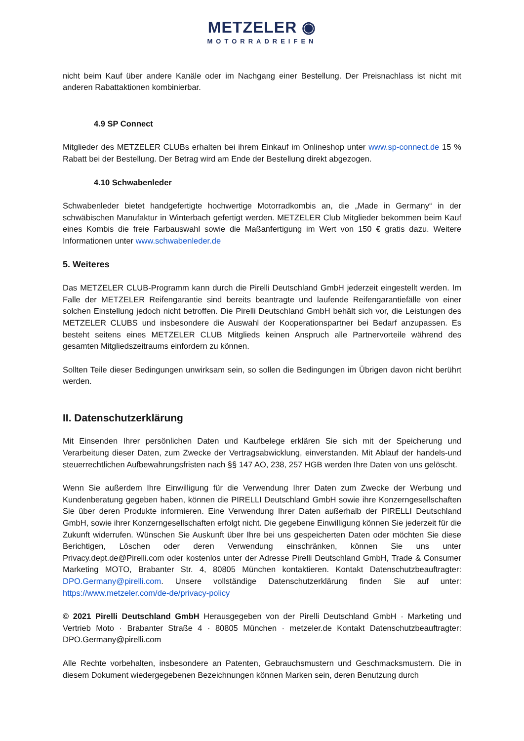METZELER ◉
MOTORRADREIFEN
nicht beim Kauf über andere Kanäle oder im Nachgang einer Bestellung. Der Preisnachlass ist nicht mit anderen Rabattaktionen kombinierbar.
4.9 SP Connect
Mitglieder des METZELER CLUBs erhalten bei ihrem Einkauf im Onlineshop unter www.sp-connect.de 15 % Rabatt bei der Bestellung. Der Betrag wird am Ende der Bestellung direkt abgezogen.
4.10 Schwabenleder
Schwabenleder bietet handgefertigte hochwertige Motorradkombis an, die „Made in Germany“ in der schwäbischen Manufaktur in Winterbach gefertigt werden. METZELER Club Mitglieder bekommen beim Kauf eines Kombis die freie Farbauswahl sowie die Maßanfertigung im Wert von 150 € gratis dazu. Weitere Informationen unter www.schwabenleder.de
5. Weiteres
Das METZELER CLUB-Programm kann durch die Pirelli Deutschland GmbH jederzeit eingestellt werden. Im Falle der METZELER Reifengarantie sind bereits beantragte und laufende Reifengarantiefälle von einer solchen Einstellung jedoch nicht betroffen. Die Pirelli Deutschland GmbH behält sich vor, die Leistungen des METZELER CLUBS und insbesondere die Auswahl der Kooperationspartner bei Bedarf anzupassen. Es besteht seitens eines METZELER CLUB Mitglieds keinen Anspruch alle Partnervorteile während des gesamten Mitgliedszeitraums einfordern zu können.
Sollten Teile dieser Bedingungen unwirksam sein, so sollen die Bedingungen im Übrigen davon nicht berührt werden.
II. Datenschutzerklärung
Mit Einsenden Ihrer persönlichen Daten und Kaufbelege erklären Sie sich mit der Speicherung und Verarbeitung dieser Daten, zum Zwecke der Vertragsabwicklung, einverstanden. Mit Ablauf der handels-und steuerrechtlichen Aufbewahrungsfristen nach §§ 147 AO, 238, 257 HGB werden Ihre Daten von uns gelöscht.
Wenn Sie außerdem Ihre Einwilligung für die Verwendung Ihrer Daten zum Zwecke der Werbung und Kundenberatung gegeben haben, können die PIRELLI Deutschland GmbH sowie ihre Konzerngesellschaften Sie über deren Produkte informieren. Eine Verwendung Ihrer Daten außerhalb der PIRELLI Deutschland GmbH, sowie ihrer Konzerngesellschaften erfolgt nicht. Die gegebene Einwilligung können Sie jederzeit für die Zukunft widerrufen. Wünschen Sie Auskunft über Ihre bei uns gespeicherten Daten oder möchten Sie diese Berichtigen, Löschen oder deren Verwendung einschränken, können Sie uns unter Privacy.dept.de@Pirelli.com oder kostenlos unter der Adresse Pirelli Deutschland GmbH, Trade & Consumer Marketing MOTO, Brabanter Str. 4, 80805 München kontaktieren. Kontakt Datenschutzbeauftragter: DPO.Germany@pirelli.com. Unsere vollständige Datenschutzerklärung finden Sie auf unter: https://www.metzeler.com/de-de/privacy-policy
© 2021 Pirelli Deutschland GmbH Herausgegeben von der Pirelli Deutschland GmbH · Marketing und Vertrieb Moto · Brabanter Straße 4 · 80805 München · metzeler.de Kontakt Datenschutzbeauftragter: DPO.Germany@pirelli.com
Alle Rechte vorbehalten, insbesondere an Patenten, Gebrauchsmustern und Geschmacksmustern. Die in diesem Dokument wiedergegebenen Bezeichnungen können Marken sein, deren Benutzung durch